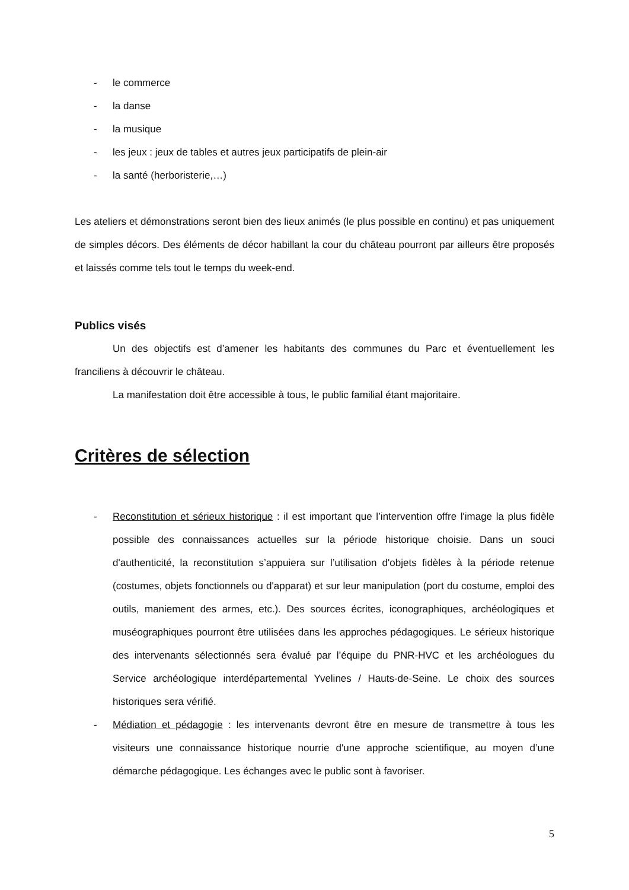- le commerce
- la danse
- la musique
- les jeux : jeux de tables et autres jeux participatifs de plein-air
- la santé (herboristerie,…)
Les ateliers et démonstrations seront bien des lieux animés (le plus possible en continu) et pas uniquement de simples décors. Des éléments de décor habillant la cour du château pourront par ailleurs être proposés et laissés comme tels tout le temps du week-end.
Publics visés
Un des objectifs est d’amener les habitants des communes du Parc et éventuellement les franciliens à découvrir le château.
La manifestation doit être accessible à tous, le public familial étant majoritaire.
Critères de sélection
- Reconstitution et sérieux historique : il est important que l’intervention offre l'image la plus fidèle possible des connaissances actuelles sur la période historique choisie. Dans un souci d'authenticité, la reconstitution s’appuiera sur l’utilisation d'objets fidèles à la période retenue (costumes, objets fonctionnels ou d'apparat) et sur leur manipulation (port du costume, emploi des outils, maniement des armes, etc.). Des sources écrites, iconographiques, archéologiques et muséographiques pourront être utilisées dans les approches pédagogiques. Le sérieux historique des intervenants sélectionnés sera évalué par l’équipe du PNR-HVC et les archéologues du Service archéologique interdépartemental Yvelines / Hauts-de-Seine. Le choix des sources historiques sera vérifié.
- Médiation et pédagogie : les intervenants devront être en mesure de transmettre à tous les visiteurs une connaissance historique nourrie d'une approche scientifique, au moyen d’une démarche pédagogique. Les échanges avec le public sont à favoriser.
5